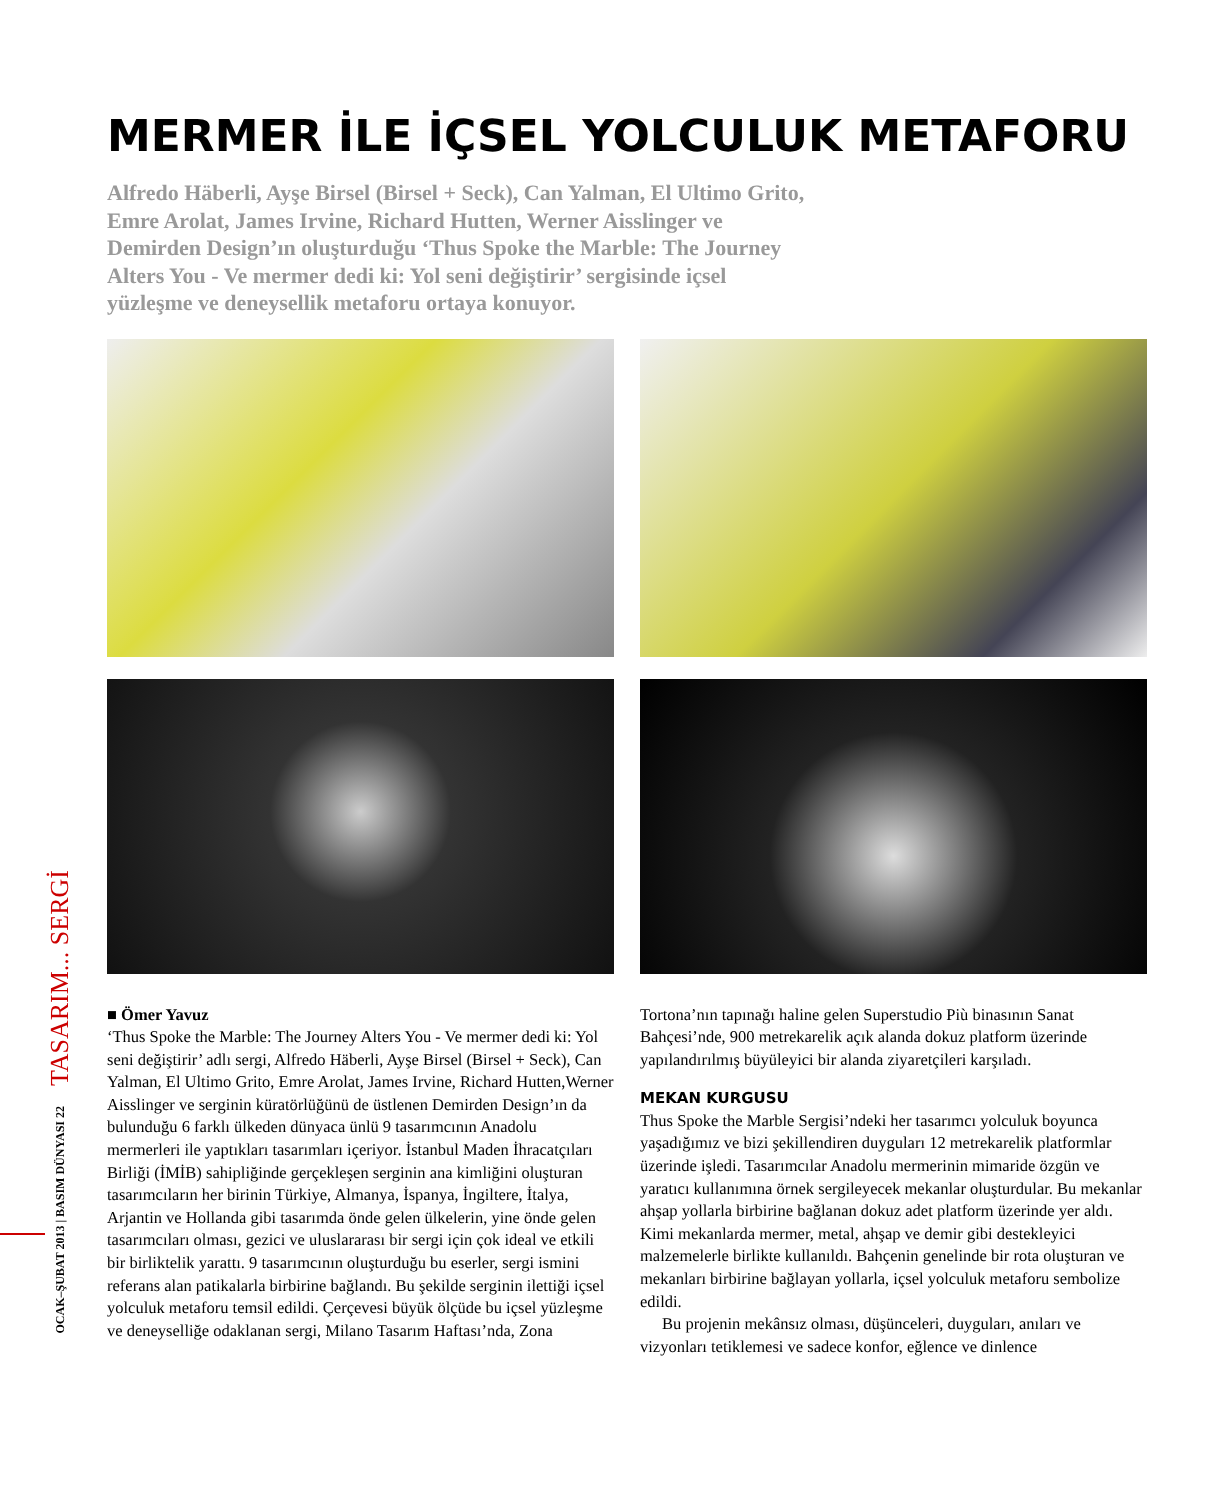TASARIM... SERGİ
OCAK–ŞUBAT 2013 | BASIM DÜNYASI 22
MERMER İLE İÇSEL YOLCULUK METAFORU
Alfredo Häberli, Ayşe Birsel (Birsel + Seck), Can Yalman, El Ultimo Grito, Emre Arolat, James Irvine, Richard Hutten, Werner Aisslinger ve Demirden Design’ın oluşturduğu ‘Thus Spoke the Marble: The Journey Alters You - Ve mermer dedi ki: Yol seni değiştirir’ sergisinde içsel yüzleşme ve deneysellik metaforu ortaya konuyor.
■ Ömer Yavuz
‘Thus Spoke the Marble: The Journey Alters You - Ve mermer dedi ki: Yol seni değiştirir’ adlı sergi, Alfredo Häberli, Ayşe Birsel (Birsel + Seck), Can Yalman, El Ultimo Grito, Emre Arolat, James Irvine, Richard Hutten,Werner Aisslinger ve serginin küratörlüğünü de üstlenen Demirden Design’ın da bulunduğu 6 farklı ülkeden dünyaca ünlü 9 tasarımcının Anadolu mermerleri ile yaptıkları tasarımları içeriyor. İstanbul Maden İhracatçıları Birliği (İMİB) sahipliğinde gerçekleşen serginin ana kimliğini oluşturan tasarımcıların her birinin Türkiye, Almanya, İspanya, İngiltere, İtalya, Arjantin ve Hollanda gibi tasarımda önde gelen ülkelerin, yine önde gelen tasarımcıları olması, gezici ve uluslararası bir sergi için çok ideal ve etkili bir birliktelik yarattı. 9 tasarımcının oluşturduğu bu eserler, sergi ismini referans alan patikalarla birbirine bağlandı. Bu şekilde serginin ilettiği içsel yolculuk metaforu temsil edildi. Çerçevesi büyük ölçüde bu içsel yüzleşme ve deneyselliğe odaklanan sergi, Milano Tasarım Haftası’nda, Zona
Tortona’nın tapınağı haline gelen Superstudio Più binasının Sanat Bahçesi’nde, 900 metrekarelik açık alanda dokuz platform üzerinde yapılandırılmış büyüleyici bir alanda ziyaretçileri karşıladı.
MEKAN KURGUSU
Thus Spoke the Marble Sergisi’ndeki her tasarımcı yolculuk boyunca yaşadığımız ve bizi şekillendiren duyguları 12 metrekarelik platformlar üzerinde işledi. Tasarımcılar Anadolu mermerinin mimaride özgün ve yaratıcı kullanımına örnek sergileyecek mekanlar oluşturdular. Bu mekanlar ahşap yollarla birbirine bağlanan dokuz adet platform üzerinde yer aldı. Kimi mekanlarda mermer, metal, ahşap ve demir gibi destekleyici malzemelerle birlikte kullanıldı. Bahçenin genelinde bir rota oluşturan ve mekanları birbirine bağlayan yollarla, içsel yolculuk metaforu sembolize edildi.
Bu projenin mekânsız olması, düşünceleri, duyguları, anıları ve vizyonları tetiklemesi ve sadece konfor, eğlence ve dinlence